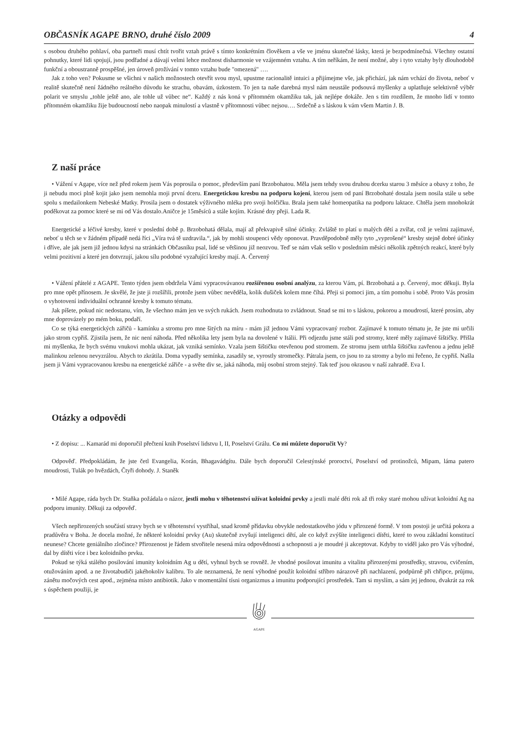OBČASNÍK AGAPE BRNO, druhé číslo 2009 4
s osobou druhého pohlaví, oba partneři musí chtít tvořit vztah právě s tímto konkrétním člověkem a vše ve jménu skutečné lásky, která je bezpodmínečná. Všechny ostatní pohnutky, které lidi spojují, jsou podřadné a dávají velmi lehce možnost disharmonie ve vzájemném vztahu. A tím neříkám, že není možné, aby i tyto vztahy byly dlouhodobě funkční a oboustranně prospěšné, jen úroveň prožívání v tomto vztahu bude "omezená" ….
Jak z toho ven? Pokusme se všichni v našich možnostech otevřít svou mysl, upustme racionalitě intuici a přijímejme vše, jak přichází, jak nám vchází do života, neboť v realitě skutečně není žádného reálného důvodu ke strachu, obavám, úzkostem. To jen ta naše darebná mysl nám neustále podsouvá myšlenky a uplatňuje selektivně výběr polarit ve smyslu „tohle ještě ano, ale tohle už vůbec ne“. Každý z nás koná v přítomném okamžiku tak, jak nejlépe dokáže. Jen s tím rozdílem, že mnoho lidí v tomto přítomném okamžiku žije budoucností nebo naopak minulostí a vlastně v přítomnosti vůbec nejsou…. Srdečně a s láskou k vám všem Martin J. B.
Z naší práce
• Vážení v Agape, více než před rokem jsem Vás poprosila o pomoc, především paní Brzobohatou. Měla jsem tehdy svou druhou dcerku starou 3 měsíce a obavy z toho, že ji nebudu moci plně kojit jako jsem nemohla moji první dceru. Energetickou kresbu na podporu kojení, kterou jsem od paní Brzobohaté dostala jsem nosila stále u sebe spolu s medailonkem Nebeské Matky. Prosila jsem o dostatek výživného mléka pro svoji holčičku. Brala jsem také homeopatika na podporu laktace. Chtěla jsem mnohokrát poděkovat za pomoc které se mi od Vás dostalo.Aničce je 15měsíců a stále kojím. Krásné dny přeji. Lada R.
Energetické a léčivé kresby, které v poslední době p. Brzobohatá dělala, mají až překvapivě silné účinky. Zvláště to platí u malých dětí a zvířat, což je velmi zajímavé, neboť u těch se v žádném případě nedá říci „Víra tvá tě uzdravila.“, jak by mohli stoupenci vědy oponovat. Pravděpodobně měly tyto „vyprošené“ kresby stejně dobré účinky i dříve, ale jak jsem již jednou kdysi na stránkách Občasníku psal, lidé se většinou již neozvou. Teď se nám však sešlo v posledním měsíci několik zpětných reakcí, které byly velmi pozitivní a které jen dotvrzují, jakou sílu podobné vyzařující kresby mají. A. Červený
• Vážení přátelé z AGAPE. Tento týden jsem obdržela Vámi vypracovávanou rozšířenou osobní analýzu, za kterou Vám, pí. Brzobohatá a p. Červený, moc děkuji. Byla pro mne opět přínosem. Je skvělé, že jste ji rozšířili, protože jsem vůbec nevěděla, kolik dušiček kolem mne číhá. Přeji si pomoci jim, a tím pomohu i sobě. Proto Vás prosím o vyhotovení individuální ochranné kresby k tomuto tématu.
Jak píšete, pokud nic nedostanu, vím, že všechno mám jen ve svých rukách. Jsem rozhodnuta to zvládnout. Snad se mi to s láskou, pokorou a moudrostí, které prosím, aby mne doprovázely po mém boku, podaří.
Co se týká energetických zářičů - kamínku a stromu pro mne šitých na míru - mám již jednou Vámi vypracovaný rozbor. Zajímavé k tomuto tématu je, že jste mi určili jako strom cypřiš. Zjistila jsem, že nic není náhoda. Před několika lety jsem byla na dovolené v Itálii. Při odjezdu jsme stáli pod stromy, které měly zajímavé šištičky. Přišla mi myšlenka, že bych svému vnukovi mohla ukázat, jak vzniká semínko. Vzala jsem šištičku otevřenou pod stromem. Ze stromu jsem utrhla šištičku zavřenou a jednu ještě malinkou zelenou nevyzrálou. Abych to zkrátila. Doma vypadly semínka, zasadily se, vyrostly stromečky. Pátrala jsem, co jsou to za stromy a bylo mi řečeno, že cypřiš. Našla jsem ji Vámi vypracovanou kresbu na energetické zářiče - a světe div se, jaká náhoda, můj osobní strom stejný. Tak teď jsou okrasou v naší zahradě. Eva I.
Otázky a odpovědi
• Z dopisu: ... Kamarád mi doporučil přečtení knih Poselství lidstvu I, II, Poselství Grálu. Co mi můžete doporučit Vy?
Odpověď. Předpokládám, že jste četl Evangelia, Korán, Bhagavádgítu. Dále bych doporučil Celestýnské proroctví, Poselství od protinožců, Mipam, láma patero moudrosti, Tulák po hvězdách, Čtyři dohody. J. Staněk
• Milé Agape, ráda bych Dr. Staňka požádala o názor, jestli mohu v těhotenství užívat koloidní prvky a jestli malé děti rok až tři roky staré mohou užívat koloidní Ag na podporu imunity. Děkuji za odpověď.
Všech nepřirozených součástí stravy bych se v těhotenství vystříhal, snad kromě přídavku obvykle nedostatkového jódu v přirozené formě. V tom postoji je určitá pokora a pradůvěra v Boha. Je docela možné, že některé koloidní prvky (Au) skutečně zvyšují inteligenci dětí, ale co když zvýšíte inteligenci dítěti, které to svou základní konstitucí neunese? Chcete geniálního zločince? Přirozenost je řádem stvořitele nesená míra odpovědnosti a schopnosti a je moudré ji akceptovat. Kdyby to viděl jako pro Vás výhodné, dal by dítěti více i bez koloidního prvku.
Pokud se týká stálého posilování imunity koloidním Ag u dětí, vyhnul bych se rovněž. Je vhodné posilovat imunitu a vitalitu přirozenými prostředky, stravou, cvičením, otužováním apod. a ne životabudiči jakéhokoliv kalibru. To ale neznamená, že není výhodné použít koloidní stříbro nárazově při nachlazení, podpůrně při chřipce, průjmu, zánětu močových cest apod., zejména místo antibiotik. Jako v momentální tísni organizmus a imunitu podporující prostředek. Tam si myslím, a sám jej jednou, dvakrát za rok s úspěchem použiji, je
AGAPE